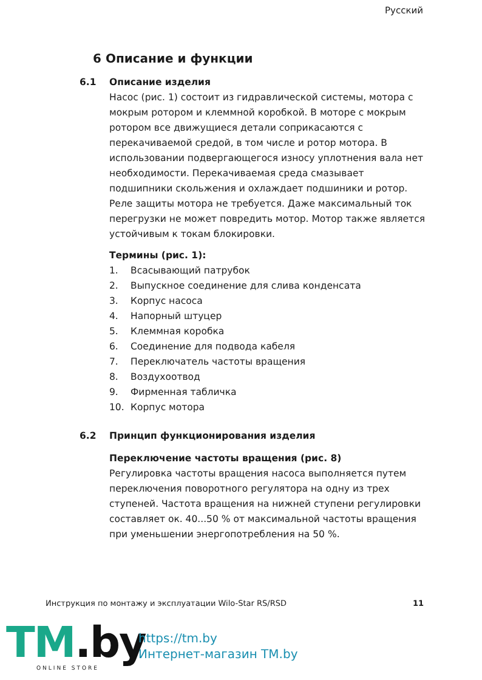Русский
6 Описание и функции
6.1 Описание изделия
Насос (рис. 1) состоит из гидравлической системы, мотора с мокрым ротором и клеммной коробкой. В моторе с мокрым ротором все движущиеся детали соприкасаются с перекачиваемой средой, в том числе и ротор мотора. В использовании подвергающегося износу уплотнения вала нет необходимости. Перекачиваемая среда смазывает подшипники скольжения и охлаждает подшиники и ротор. Реле защиты мотора не требуется. Даже максимальный ток перегрузки не может повредить мотор. Мотор также является устойчивым к токам блокировки.
Термины (рис. 1):
1. Всасывающий патрубок
2. Выпускное соединение для слива конденсата
3. Корпус насоса
4. Напорный штуцер
5. Клеммная коробка
6. Соединение для подвода кабеля
7. Переключатель частоты вращения
8. Воздухоотвод
9. Фирменная табличка
10. Корпус мотора
6.2 Принцип функционирования изделия
Переключение частоты вращения (рис. 8)
Регулировка частоты вращения насоса выполняется путем переключения поворотного регулятора на одну из трех ступеней. Частота вращения на нижней ступени регулировки составляет ок. 40...50 % от максимальной частоты вращения при уменьшении энергопотребления на 50 %.
Инструкция по монтажу и эксплуатации Wilo-Star RS/RSD 11
TM.by ONLINE STORE
https://tm.by
Интернет-магазин TM.by